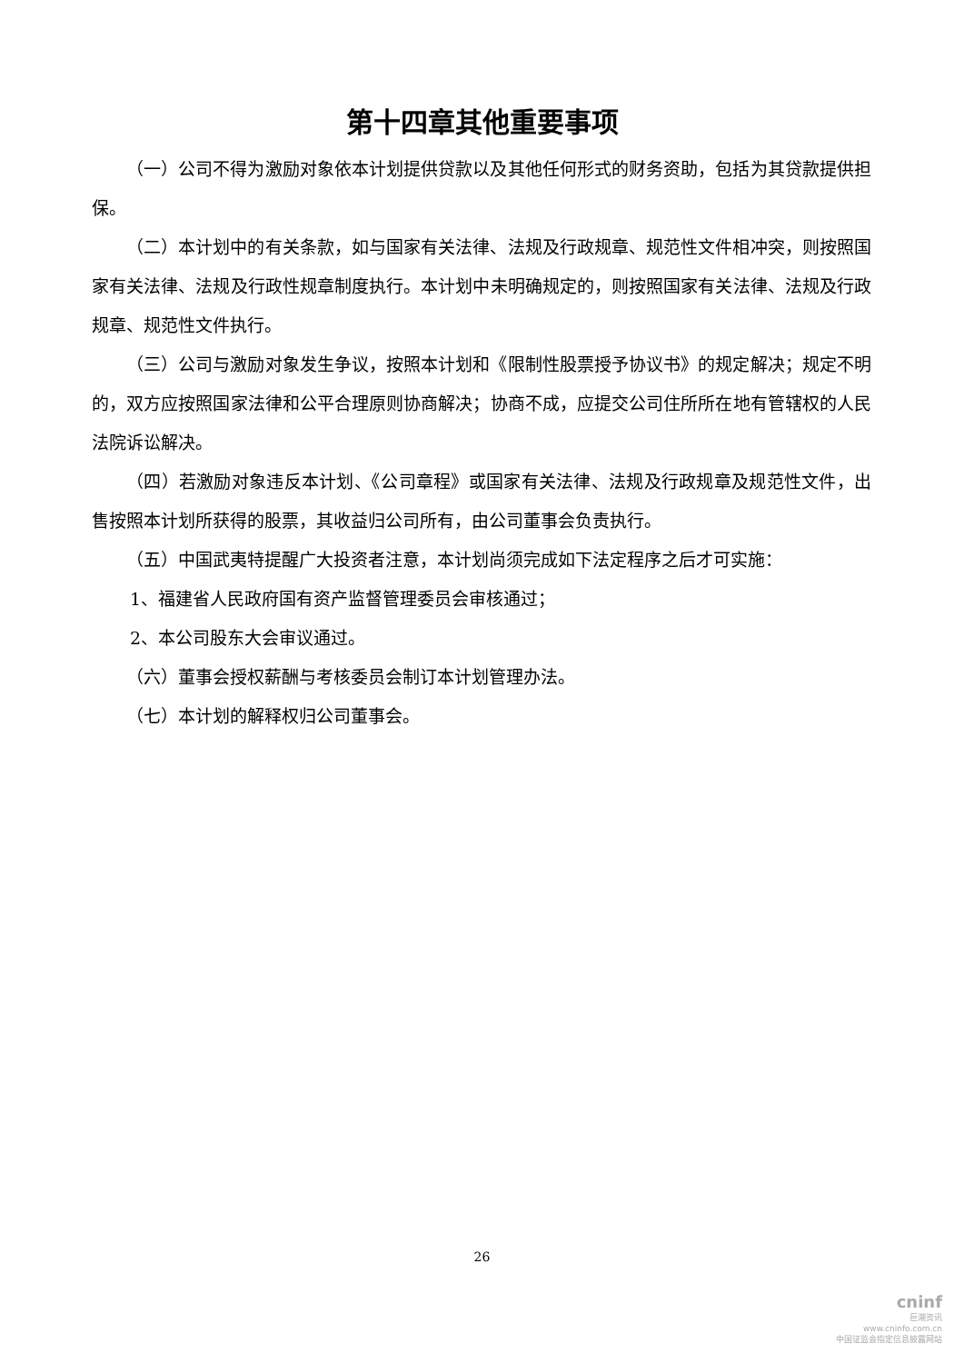第十四章其他重要事项
（一）公司不得为激励对象依本计划提供贷款以及其他任何形式的财务资助，包括为其贷款提供担保。
（二）本计划中的有关条款，如与国家有关法律、法规及行政规章、规范性文件相冲突，则按照国家有关法律、法规及行政性规章制度执行。本计划中未明确规定的，则按照国家有关法律、法规及行政规章、规范性文件执行。
（三）公司与激励对象发生争议，按照本计划和《限制性股票授予协议书》的规定解决；规定不明的，双方应按照国家法律和公平合理原则协商解决；协商不成，应提交公司住所所在地有管辖权的人民法院诉讼解决。
（四）若激励对象违反本计划、《公司章程》或国家有关法律、法规及行政规章及规范性文件，出售按照本计划所获得的股票，其收益归公司所有，由公司董事会负责执行。
（五）中国武夷特提醒广大投资者注意，本计划尚须完成如下法定程序之后才可实施：
1、福建省人民政府国有资产监督管理委员会审核通过；
2、本公司股东大会审议通过。
（六）董事会授权薪酬与考核委员会制订本计划管理办法。
（七）本计划的解释权归公司董事会。
26
cninf
巨潮资讯
www.cninfo.com.cn
中国证监会指定信息披露网站